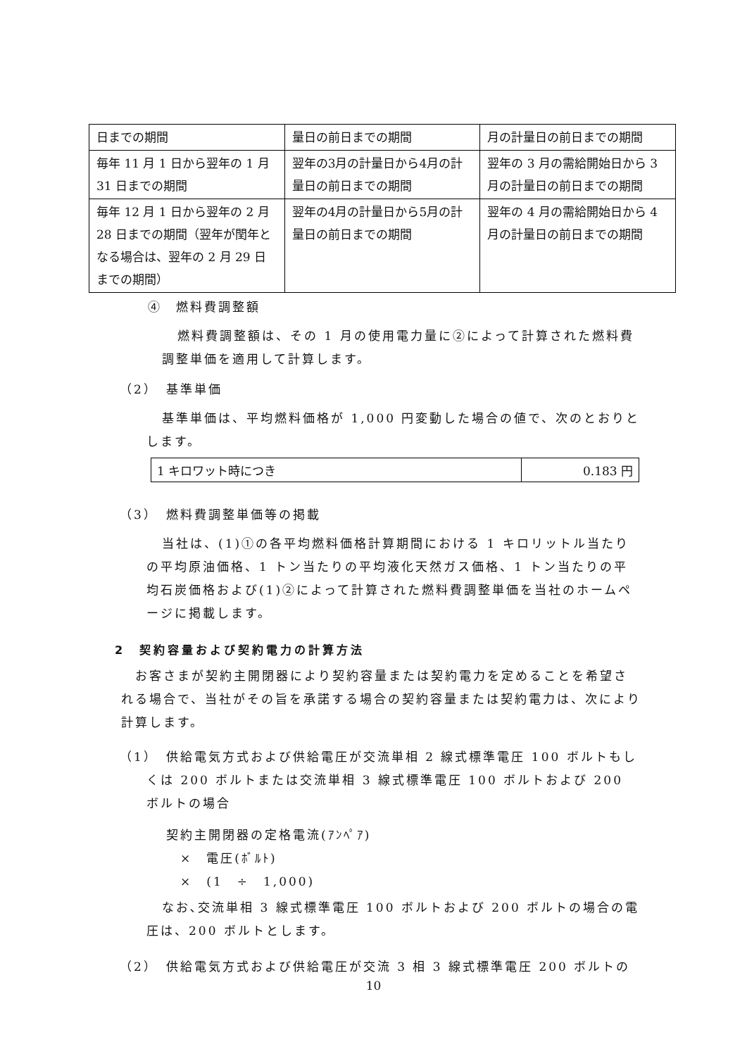| 日までの期間 | 量日の前日までの期間 | 月の計量日の前日までの期間 |
| 毎年 11 月 1 日から翌年の 1 月 31 日までの期間 | 翌年の3月の計量日から4月の計量日の前日までの期間 | 翌年の 3 月の需給開始日から 3 月の計量日の前日までの期間 |
| 毎年 12 月 1 日から翌年の 2 月 28 日までの期間（翌年が閏年となる場合は、翌年の 2 月 29 日までの期間） | 翌年の4月の計量日から5月の計量日の前日までの期間 | 翌年の 4 月の需給開始日から 4 月の計量日の前日までの期間 |
④　燃料費調整額
燃料費調整額は、その 1 月の使用電力量に②によって計算された燃料費調整単価を適用して計算します。
（2）　基準単価
基準単価は、平均燃料価格が 1,000 円変動した場合の値で、次のとおりとします。
| 1 キロワット時につき | 0.183 円 |
（3）　燃料費調整単価等の掲載
当社は、(1)①の各平均燃料価格計算期間における 1 キロリットル当たりの平均原油価格、1 トン当たりの平均液化天然ガス価格、1 トン当たりの平均石炭価格および(1)②によって計算された燃料費調整単価を当社のホームページに掲載します。
2　契約容量および契約電力の計算方法
お客さまが契約主開閉器により契約容量または契約電力を定めることを希望される場合で、当社がその旨を承諾する場合の契約容量または契約電力は、次により計算します。
（1）　供給電気方式および供給電圧が交流単相 2 線式標準電圧 100 ボルトもしくは 200 ボルトまたは交流単相 3 線式標準電圧 100 ボルトおよび 200 ボルトの場合
契約主開閉器の定格電流(ｱﾝﾍﾟｱ)
×　電圧(ﾎﾞﾙﾄ)
×　(1　÷　1,000)
なお､交流単相 3 線式標準電圧 100 ボルトおよび 200 ボルトの場合の電圧は、200 ボルトとします。
（2）　供給電気方式および供給電圧が交流 3 相 3 線式標準電圧 200 ボルトの
10